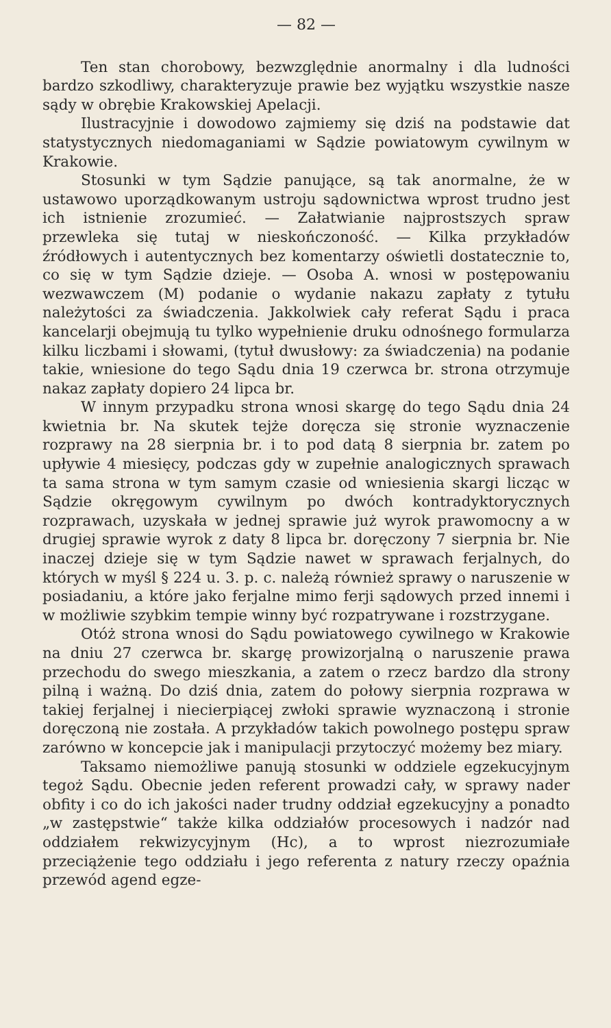— 82 —
Ten stan chorobowy, bezwzględnie anormalny i dla ludności bardzo szkodliwy, charakteryzuje prawie bez wyjątku wszystkie nasze sądy w obrębie Krakowskiej Apelacji.
Ilustracyjnie i dowodowo zajmiemy się dziś na podstawie dat statystycznych niedomaganiami w Sądzie powiatowym cywilnym w Krakowie.
Stosunki w tym Sądzie panujące, są tak anormalne, że w ustawowo uporządkowanym ustroju sądownictwa wprost trudno jest ich istnienie zrozumieć. — Załatwianie najprostszych spraw przewleka się tutaj w nieskończoność. — Kilka przykładów źródłowych i autentycznych bez komentarzy oświetli dostatecznie to, co się w tym Sądzie dzieje. — Osoba A. wnosi w postępowaniu wezwawczem (M) podanie o wydanie nakazu zapłaty z tytułu należytości za świadczenia. Jakkolwiek cały referat Sądu i praca kancelarji obejmują tu tylko wypełnienie druku odnośnego formularza kilku liczbami i słowami, (tytuł dwusłowy: za świadczenia) na podanie takie, wniesione do tego Sądu dnia 19 czerwca br. strona otrzymuje nakaz zapłaty dopiero 24 lipca br.
W innym przypadku strona wnosi skargę do tego Sądu dnia 24 kwietnia br. Na skutek tejże doręcza się stronie wyznaczenie rozprawy na 28 sierpnia br. i to pod datą 8 sierpnia br. zatem po upływie 4 miesięcy, podczas gdy w zupełnie analogicznych sprawach ta sama strona w tym samym czasie od wniesienia skargi licząc w Sądzie okręgowym cywilnym po dwóch kontradyktorycznych rozprawach, uzyskała w jednej sprawie już wyrok prawomocny a w drugiej sprawie wyrok z daty 8 lipca br. doręczony 7 sierpnia br. Nie inaczej dzieje się w tym Sądzie nawet w sprawach ferjalnych, do których w myśl § 224 u. 3. p. c. należą również sprawy o naruszenie w posiadaniu, a które jako ferjalne mimo ferji sądowych przed innemi i w możliwie szybkim tempie winny być rozpatrywane i rozstrzygane.
Otóż strona wnosi do Sądu powiatowego cywilnego w Krakowie na dniu 27 czerwca br. skargę prowizorjalną o naruszenie prawa przechodu do swego mieszkania, a zatem o rzecz bardzo dla strony pilną i ważną. Do dziś dnia, zatem do połowy sierpnia rozprawa w takiej ferjalnej i niecierpiącej zwłoki sprawie wyznaczoną i stronie doręczoną nie została. A przykładów takich powolnego postępu spraw zarówno w koncepcie jak i manipulacji przytoczyć możemy bez miary.
Taksamo niemożliwe panują stosunki w oddziele egzekucyjnym tegoż Sądu. Obecnie jeden referent prowadzi cały, w sprawy nader obfity i co do ich jakości nader trudny oddział egzekucyjny a ponadto „w zastępstwie“ także kilka oddziałów procesowych i nadzór nad oddziałem rekwizycyjnym (Hc), a to wprost niezrozumiałe przeciążenie tego oddziału i jego referenta z natury rzeczy opaźnia przewód agend egze-